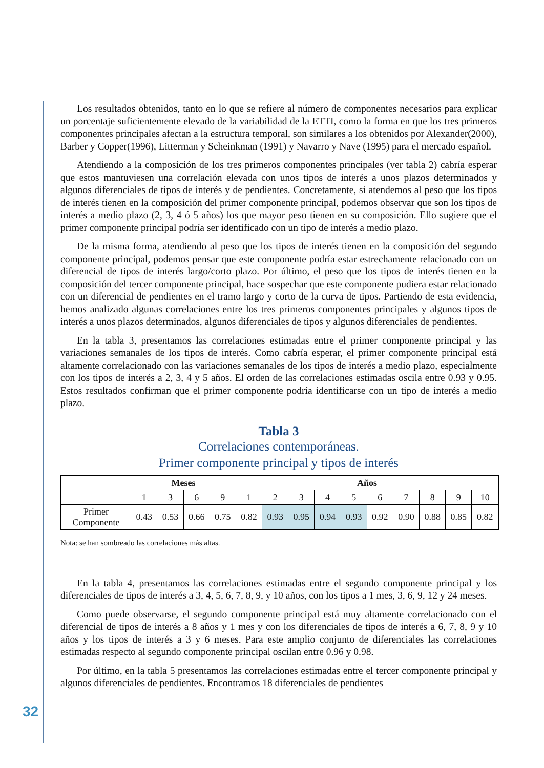Los resultados obtenidos, tanto en lo que se refiere al número de componentes necesarios para explicar un porcentaje suficientemente elevado de la variabilidad de la ETTI, como la forma en que los tres primeros componentes principales afectan a la estructura temporal, son similares a los obtenidos por Alexander(2000), Barber y Copper(1996), Litterman y Scheinkman (1991) y Navarro y Nave (1995) para el mercado español.
Atendiendo a la composición de los tres primeros componentes principales (ver tabla 2) cabría esperar que estos mantuviesen una correlación elevada con unos tipos de interés a unos plazos determinados y algunos diferenciales de tipos de interés y de pendientes. Concretamente, si atendemos al peso que los tipos de interés tienen en la composición del primer componente principal, podemos observar que son los tipos de interés a medio plazo (2, 3, 4 ó 5 años) los que mayor peso tienen en su composición. Ello sugiere que el primer componente principal podría ser identificado con un tipo de interés a medio plazo.
De la misma forma, atendiendo al peso que los tipos de interés tienen en la composición del segundo componente principal, podemos pensar que este componente podría estar estrechamente relacionado con un diferencial de tipos de interés largo/corto plazo. Por último, el peso que los tipos de interés tienen en la composición del tercer componente principal, hace sospechar que este componente pudiera estar relacionado con un diferencial de pendientes en el tramo largo y corto de la curva de tipos. Partiendo de esta evidencia, hemos analizado algunas correlaciones entre los tres primeros componentes principales y algunos tipos de interés a unos plazos determinados, algunos diferenciales de tipos y algunos diferenciales de pendientes.
En la tabla 3, presentamos las correlaciones estimadas entre el primer componente principal y las variaciones semanales de los tipos de interés. Como cabría esperar, el primer componente principal está altamente correlacionado con las variaciones semanales de los tipos de interés a medio plazo, especialmente con los tipos de interés a 2, 3, 4 y 5 años. El orden de las correlaciones estimadas oscila entre 0.93 y 0.95. Estos resultados confirman que el primer componente podría identificarse con un tipo de interés a medio plazo.
Tabla 3
Correlaciones contemporáneas.
Primer componente principal y tipos de interés
| | Meses | | | | Años | | | | | | | | | |
| --- | --- | --- | --- | --- | --- | --- | --- | --- | --- | --- | --- | --- | --- | --- |
| | 1 | 3 | 6 | 9 | 1 | 2 | 3 | 4 | 5 | 6 | 7 | 8 | 9 | 10 |
| Primer Componente | 0.43 | 0.53 | 0.66 | 0.75 | 0.82 | 0.93 | 0.95 | 0.94 | 0.93 | 0.92 | 0.90 | 0.88 | 0.85 | 0.82 |
Nota: se han sombreado las correlaciones más altas.
En la tabla 4, presentamos las correlaciones estimadas entre el segundo componente principal y los diferenciales de tipos de interés a 3, 4, 5, 6, 7, 8, 9, y 10 años, con los tipos a 1 mes, 3, 6, 9, 12 y 24 meses.
Como puede observarse, el segundo componente principal está muy altamente correlacionado con el diferencial de tipos de interés a 8 años y 1 mes y con los diferenciales de tipos de interés a 6, 7, 8, 9 y 10 años y los tipos de interés a 3 y 6 meses. Para este amplio conjunto de diferenciales las correlaciones estimadas respecto al segundo componente principal oscilan entre 0.96 y 0.98.
Por último, en la tabla 5 presentamos las correlaciones estimadas entre el tercer componente principal y algunos diferenciales de pendientes. Encontramos 18 diferenciales de pendientes
32